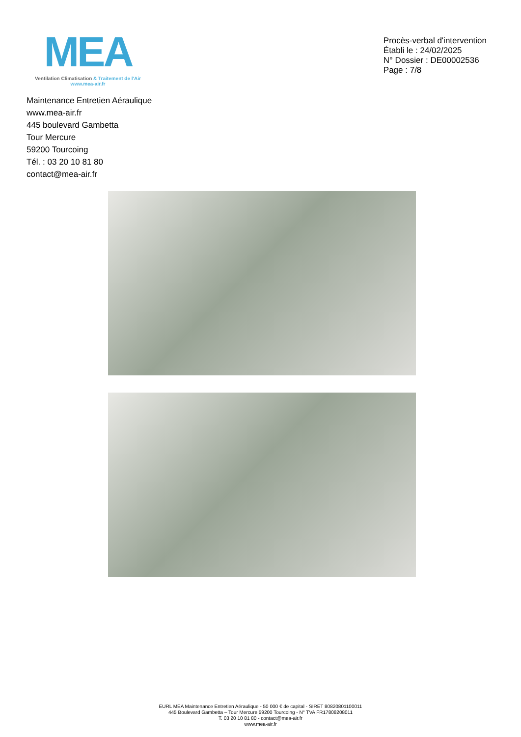MEA
Ventilation Climatisation & Traitement de l'Air
www.mea-air.fr
Procès-verbal d'intervention
Établi le : 24/02/2025
N° Dossier : DE00002536
Page : 7/8
Maintenance Entretien Aéraulique
www.mea-air.fr
445 boulevard Gambetta
Tour Mercure
59200 Tourcoing
Tél. : 03 20 10 81 80
contact@mea-air.fr
EURL MEA Maintenance Entretien Aéraulique - 50 000 € de capital - SIRET 80820801100011
445 Boulevard Gambetta – Tour Mercure 59200 Tourcoing - N° TVA FR17808208011
T. 03 20 10 81 80 - contact@mea-air.fr
www.mea-air.fr